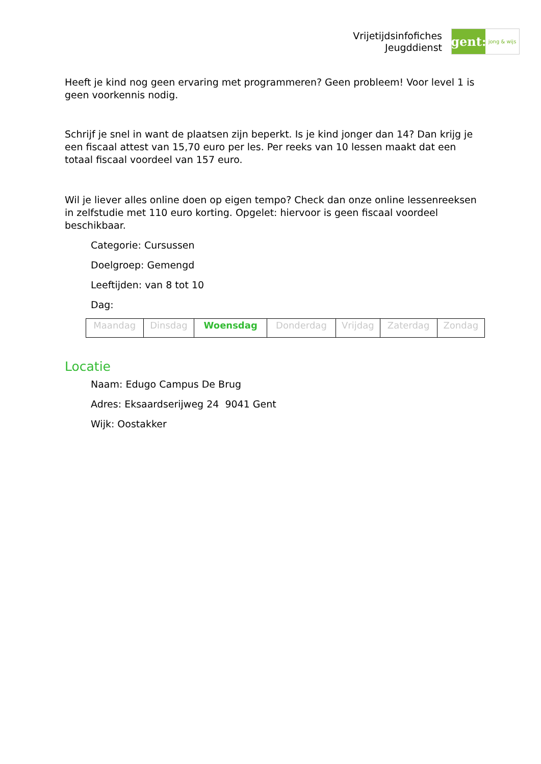Vrijetijdsinfofiches
Jeugddienst
gent:
jong & wijs
Heeft je kind nog geen ervaring met programmeren? Geen probleem! Voor level 1 is geen voorkennis nodig.
Schrijf je snel in want de plaatsen zijn beperkt. Is je kind jonger dan 14? Dan krijg je een fiscaal attest van 15,70 euro per les. Per reeks van 10 lessen maakt dat een totaal fiscaal voordeel van 157 euro.
Wil je liever alles online doen op eigen tempo? Check dan onze online lessenreeksen in zelfstudie met 110 euro korting. Opgelet: hiervoor is geen fiscaal voordeel beschikbaar.
Categorie: Cursussen
Doelgroep: Gemengd
Leeftijden: van 8 tot 10
Dag:
| Maandag | Dinsdag | Woensdag | Donderdag | Vrijdag | Zaterdag | Zondag |
Locatie
Naam: Edugo Campus De Brug
Adres: Eksaardserijweg 24 9041 Gent
Wijk: Oostakker